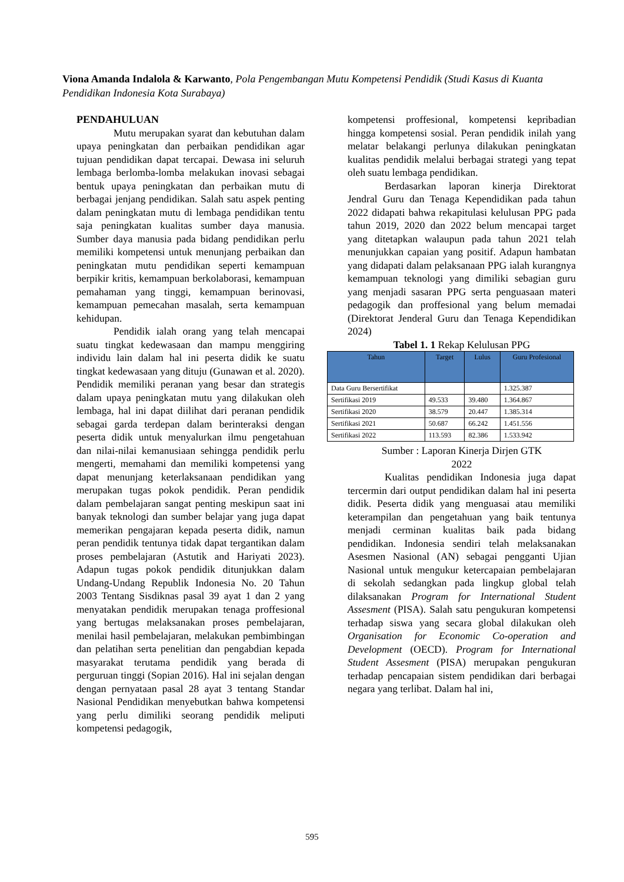Viona Amanda Indalola & Karwanto, Pola Pengembangan Mutu Kompetensi Pendidik (Studi Kasus di Kuanta Pendidikan Indonesia Kota Surabaya)
PENDAHULUAN
Mutu merupakan syarat dan kebutuhan dalam upaya peningkatan dan perbaikan pendidikan agar tujuan pendidikan dapat tercapai. Dewasa ini seluruh lembaga berlomba-lomba melakukan inovasi sebagai bentuk upaya peningkatan dan perbaikan mutu di berbagai jenjang pendidikan. Salah satu aspek penting dalam peningkatan mutu di lembaga pendidikan tentu saja peningkatan kualitas sumber daya manusia. Sumber daya manusia pada bidang pendidikan perlu memiliki kompetensi untuk menunjang perbaikan dan peningkatan mutu pendidikan seperti kemampuan berpikir kritis, kemampuan berkolaborasi, kemampuan pemahaman yang tinggi, kemampuan berinovasi, kemampuan pemecahan masalah, serta kemampuan kehidupan.
Pendidik ialah orang yang telah mencapai suatu tingkat kedewasaan dan mampu menggiring individu lain dalam hal ini peserta didik ke suatu tingkat kedewasaan yang dituju (Gunawan et al. 2020). Pendidik memiliki peranan yang besar dan strategis dalam upaya peningkatan mutu yang dilakukan oleh lembaga, hal ini dapat diilihat dari peranan pendidik sebagai garda terdepan dalam berinteraksi dengan peserta didik untuk menyalurkan ilmu pengetahuan dan nilai-nilai kemanusiaan sehingga pendidik perlu mengerti, memahami dan memiliki kompetensi yang dapat menunjang keterlaksanaan pendidikan yang merupakan tugas pokok pendidik. Peran pendidik dalam pembelajaran sangat penting meskipun saat ini banyak teknologi dan sumber belajar yang juga dapat memerikan pengajaran kepada peserta didik, namun peran pendidik tentunya tidak dapat tergantikan dalam proses pembelajaran (Astutik and Hariyati 2023). Adapun tugas pokok pendidik ditunjukkan dalam Undang-Undang Republik Indonesia No. 20 Tahun 2003 Tentang Sisdiknas pasal 39 ayat 1 dan 2 yang menyatakan pendidik merupakan tenaga proffesional yang bertugas melaksanakan proses pembelajaran, menilai hasil pembelajaran, melakukan pembimbingan dan pelatihan serta penelitian dan pengabdian kepada masyarakat terutama pendidik yang berada di perguruan tinggi (Sopian 2016). Hal ini sejalan dengan dengan pernyataan pasal 28 ayat 3 tentang Standar Nasional Pendidikan menyebutkan bahwa kompetensi yang perlu dimiliki seorang pendidik meliputi kompetensi pedagogik,
kompetensi proffesional, kompetensi kepribadian hingga kompetensi sosial. Peran pendidik inilah yang melatar belakangi perlunya dilakukan peningkatan kualitas pendidik melalui berbagai strategi yang tepat oleh suatu lembaga pendidikan.
Berdasarkan laporan kinerja Direktorat Jendral Guru dan Tenaga Kependidikan pada tahun 2022 didapati bahwa rekapitulasi kelulusan PPG pada tahun 2019, 2020 dan 2022 belum mencapai target yang ditetapkan walaupun pada tahun 2021 telah menunjukkan capaian yang positif. Adapun hambatan yang didapati dalam pelaksanaan PPG ialah kurangnya kemampuan teknologi yang dimiliki sebagian guru yang menjadi sasaran PPG serta penguasaan materi pedagogik dan proffesional yang belum memadai (Direktorat Jenderal Guru dan Tenaga Kependidikan 2024)
Tabel 1. 1 Rekap Kelulusan PPG
| Tahun | Target | Lulus | Guru Profesional |
| --- | --- | --- | --- |
| Data Guru Bersertifikat | | | 1.325.387 |
| Sertifikasi 2019 | 49.533 | 39.480 | 1.364.867 |
| Sertifikasi 2020 | 38.579 | 20.447 | 1.385.314 |
| Sertifikasi 2021 | 50.687 | 66.242 | 1.451.556 |
| Sertifikasi 2022 | 113.593 | 82.386 | 1.533.942 |
Sumber : Laporan Kinerja Dirjen GTK
2022
Kualitas pendidikan Indonesia juga dapat tercermin dari output pendidikan dalam hal ini peserta didik. Peserta didik yang menguasai atau memiliki keterampilan dan pengetahuan yang baik tentunya menjadi cerminan kualitas baik pada bidang pendidikan. Indonesia sendiri telah melaksanakan Asesmen Nasional (AN) sebagai pengganti Ujian Nasional untuk mengukur ketercapaian pembelajaran di sekolah sedangkan pada lingkup global telah dilaksanakan Program for International Student Assesment (PISA). Salah satu pengukuran kompetensi terhadap siswa yang secara global dilakukan oleh Organisation for Economic Co-operation and Development (OECD). Program for International Student Assesment (PISA) merupakan pengukuran terhadap pencapaian sistem pendidikan dari berbagai negara yang terlibat. Dalam hal ini,
595